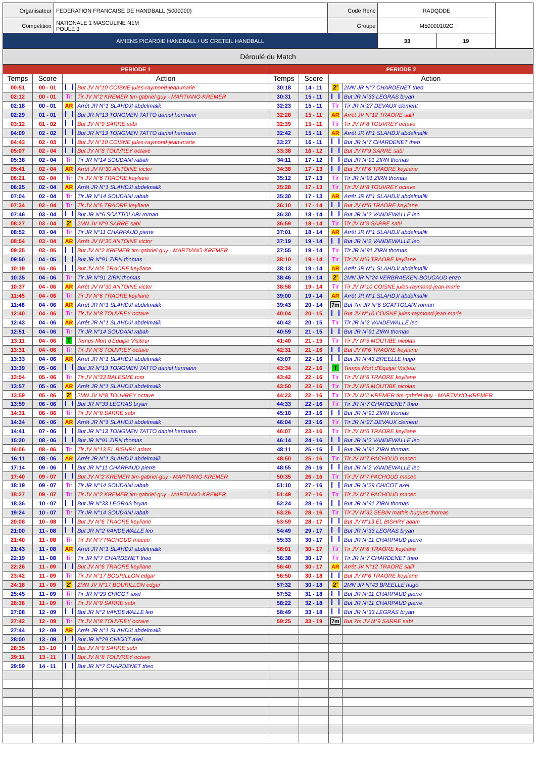| Organisateur | FEDERATION FRANCAISE DE HANDBALL (5000000) | Code Renc | RADQDDE | | |
| Compétition | NATIONALE 1 MASCULINE N1M POULE 3 | Groupe | M50000102G | | |
| AMIENS PICARDIE HANDBALL / US CRETEIL HANDBALL | | | 33 | 19 | |
Déroulé du Match
| PERIODE 1 | | | | PERIODE 2 | | | |
| --- | --- | --- | --- | --- | --- | --- | --- |
| Temps | Score | Action | | Temps | Score | Action | |
| 00:51 | 00 - 01 | | But JV N°10 COISNE jules-raymond-jean-marie | 30:18 | 14 - 11 | 2' | 2MN JR N°7 CHARDENET theo |
| 02:12 | 00 - 01 | Tir | Tir JV N°2 KREMER tim-gabriel-guy - MARTIANO-KREMER | 30:31 | 15 - 11 | | But JR N°33 LEGRAS bryan |
| 02:18 | 00 - 01 | AR | Arrêt JR N°1 SLAHDJI abdelmalik | 32:23 | 15 - 11 | Tir | Tir JR N°27 DEVAUX clement |
| 02:29 | 01 - 01 | | But JR N°13 TONGMEN TATTO daniel hermann | 32:28 | 15 - 11 | AR | Arrêt JV N°12 TRAORE salif |
| 03:12 | 01 - 02 | | But JV N°9 SARRE sabi | 32:39 | 15 - 11 | Tir | Tir JV N°8 TOUVREY octave |
| 04:09 | 02 - 02 | | But JR N°13 TONGMEN TATTO daniel hermann | 32:42 | 15 - 11 | AR | Arrêt JR N°1 SLAHDJI abdelmalik |
| 04:43 | 02 - 03 | | But JV N°10 COISNE jules-raymond-jean-marie | 33:27 | 16 - 11 | | But JR N°7 CHARDENET theo |
| 05:07 | 02 - 04 | | But JV N°8 TOUVREY octave | 33:38 | 16 - 12 | | But JV N°9 SARRE sabi |
| 05:38 | 02 - 04 | Tir | Tir JR N°14 SOUDANI rabah | 34:11 | 17 - 12 | | But JR N°91 ZIRN thomas |
| 05:41 | 02 - 04 | AR | Arrêt JV N°30 ANTOINE victor | 34:38 | 17 - 13 | | But JV N°6 TRAORE keyliane |
| 06:21 | 02 - 04 | Tir | Tir JV N°6 TRAORE keyliane | 35:12 | 17 - 13 | Tir | Tir JR N°91 ZIRN thomas |
| 06:25 | 02 - 04 | AR | Arrêt JR N°1 SLAHDJI abdelmalik | 35:28 | 17 - 13 | Tir | Tir JV N°8 TOUVREY octave |
| 07:04 | 02 - 04 | Tir | Tir JR N°14 SOUDANI rabah | 35:30 | 17 - 13 | AR | Arrêt JR N°1 SLAHDJI abdelmalik |
| 07:34 | 02 - 04 | Tir | Tir JV N°6 TRAORE keyliane | 36:10 | 17 - 14 | | But JV N°6 TRAORE keyliane |
| 07:46 | 03 - 04 | | But JR N°6 SCATTOLARI roman | 36:30 | 18 - 14 | | But JR N°2 VANDEWALLE leo |
| 08:27 | 03 - 04 | 2' | 2MN JV N°9 SARRE sabi | 36:59 | 18 - 14 | Tir | Tir JV N°9 SARRE sabi |
| 08:52 | 03 - 04 | Tir | Tir JR N°11 CHARPAUD pierre | 37:01 | 18 - 14 | AR | Arrêt JR N°1 SLAHDJI abdelmalik |
| 08:54 | 03 - 04 | AR | Arrêt JV N°30 ANTOINE victor | 37:19 | 19 - 14 | | But JR N°2 VANDEWALLE leo |
| 09:25 | 03 - 05 | | But JV N°2 KREMER tim-gabriel-guy - MARTIANO-KREMER | 37:55 | 19 - 14 | Tir | Tir JR N°91 ZIRN thomas |
| 09:50 | 04 - 05 | | But JR N°91 ZIRN thomas | 38:10 | 19 - 14 | Tir | Tir JV N°6 TRAORE keyliane |
| 10:19 | 04 - 06 | | But JV N°6 TRAORE keyliane | 38:13 | 19 - 14 | AR | Arrêt JR N°1 SLAHDJI abdelmalik |
| 10:35 | 04 - 06 | Tir | Tir JR N°91 ZIRN thomas | 38:46 | 19 - 14 | 2' | 2MN JR N°24 VERBRAEKEN-BOUCAUD enzo |
| 10:37 | 04 - 06 | AR | Arrêt JV N°30 ANTOINE victor | 38:58 | 19 - 14 | Tir | Tir JV N°10 COISNE jules-raymond-jean-marie |
| 11:45 | 04 - 06 | Tir | Tir JV N°6 TRAORE keyliane | 39:00 | 19 - 14 | AR | Arrêt JR N°1 SLAHDJI abdelmalik |
| 11:48 | 04 - 06 | AR | Arrêt JR N°1 SLAHDJI abdelmalik | 39:43 | 20 - 14 | 7m | But 7m JR N°6 SCATTOLARI roman |
| 12:40 | 04 - 06 | Tir | Tir JV N°8 TOUVREY octave | 40:04 | 20 - 15 | | But JV N°10 COISNE jules-raymond-jean-marie |
| 12:43 | 04 - 06 | AR | Arrêt JR N°1 SLAHDJI abdelmalik | 40:42 | 20 - 15 | Tir | Tir JR N°2 VANDEWALLE leo |
| 12:51 | 04 - 06 | Tir | Tir JR N°14 SOUDANI rabah | 40:59 | 21 - 15 | | But JR N°91 ZIRN thomas |
| 13:11 | 04 - 06 | T | Temps Mort d'Equipe Visiteur | 41:40 | 21 - 15 | Tir | Tir JV N°5 MOUTIBE nicolas |
| 13:31 | 04 - 06 | Tir | Tir JV N°8 TOUVREY octave | 42:31 | 21 - 16 | | But JV N°6 TRAORE keyliane |
| 13:33 | 04 - 06 | AR | Arrêt JR N°1 SLAHDJI abdelmalik | 43:07 | 22 - 16 | | But JR N°43 BREELLE hugo |
| 13:39 | 05 - 06 | | But JR N°13 TONGMEN TATTO daniel hermann | 43:34 | 22 - 16 | T | Temps Mort d'Equipe Visiteur |
| 13:54 | 05 - 06 | Tir | Tir JV N°33 BALESME tom | 43:42 | 22 - 16 | Tir | Tir JV N°6 TRAORE keyliane |
| 13:57 | 05 - 06 | AR | Arrêt JR N°1 SLAHDJI abdelmalik | 43:50 | 22 - 16 | Tir | Tir JV N°5 MOUTIBE nicolas |
| 13:59 | 05 - 06 | 2' | 2MN JV N°8 TOUVREY octave | 44:23 | 22 - 16 | Tir | Tir JV N°2 KREMER tim-gabriel-guy - MARTIANO-KREMER |
| 13:59 | 06 - 06 | | But JR N°33 LEGRAS bryan | 44:33 | 22 - 16 | Tir | Tir JR N°7 CHARDENET theo |
| 14:31 | 06 - 06 | Tir | Tir JV N°9 SARRE sabi | 45:10 | 23 - 16 | | But JR N°91 ZIRN thomas |
| 14:34 | 06 - 06 | AR | Arrêt JR N°1 SLAHDJI abdelmalik | 46:04 | 23 - 16 | Tir | Tir JR N°27 DEVAUX clement |
| 14:41 | 07 - 06 | | But JR N°13 TONGMEN TATTO daniel hermann | 46:07 | 23 - 16 | Tir | Tir JV N°6 TRAORE keyliane |
| 15:20 | 08 - 06 | | But JR N°91 ZIRN thomas | 46:14 | 24 - 16 | | But JR N°2 VANDEWALLE leo |
| 16:06 | 08 - 06 | Tir | Tir JV N°13 EL BISHRY adam | 48:11 | 25 - 16 | | But JR N°91 ZIRN thomas |
| 16:11 | 08 - 06 | AR | Arrêt JR N°1 SLAHDJI abdelmalik | 48:50 | 25 - 16 | Tir | Tir JV N°7 PACHOUD maceo |
| 17:14 | 09 - 06 | | But JR N°11 CHARPAUD pierre | 48:55 | 26 - 16 | | But JR N°2 VANDEWALLE leo |
| 17:40 | 09 - 07 | | But JV N°2 KREMER tim-gabriel-guy - MARTIANO-KREMER | 50:35 | 26 - 16 | Tir | Tir JV N°7 PACHOUD maceo |
| 18:19 | 09 - 07 | Tir | Tir JR N°14 SOUDANI rabah | 51:10 | 27 - 16 | | But JR N°29 CHICOT axel |
| 18:27 | 09 - 07 | Tir | Tir JV N°2 KREMER tim-gabriel-guy - MARTIANO-KREMER | 51:49 | 27 - 16 | Tir | Tir JV N°7 PACHOUD maceo |
| 18:36 | 10 - 07 | | But JR N°33 LEGRAS bryan | 52:24 | 28 - 16 | | But JR N°91 ZIRN thomas |
| 19:24 | 10 - 07 | Tir | Tir JR N°14 SOUDANI rabah | 53:26 | 28 - 16 | Tir | Tir JV N°32 SEBIN mathis-hugues-thomas |
| 20:08 | 10 - 08 | | But JV N°6 TRAORE keyliane | 53:59 | 28 - 17 | | But JV N°13 EL BISHRY adam |
| 21:00 | 11 - 08 | | But JR N°2 VANDEWALLE leo | 54:49 | 29 - 17 | | But JR N°33 LEGRAS bryan |
| 21:40 | 11 - 08 | Tir | Tir JV N°7 PACHOUD maceo | 55:33 | 30 - 17 | | But JR N°11 CHARPAUD pierre |
| 21:43 | 11 - 08 | AR | Arrêt JR N°1 SLAHDJI abdelmalik | 56:01 | 30 - 17 | Tir | Tir JV N°6 TRAORE keyliane |
| 22:19 | 11 - 08 | Tir | Tir JR N°7 CHARDENET theo | 56:38 | 30 - 17 | Tir | Tir JR N°7 CHARDENET theo |
| 22:26 | 11 - 09 | | But JV N°6 TRAORE keyliane | 56:40 | 30 - 17 | AR | Arrêt JV N°12 TRAORE salif |
| 23:42 | 11 - 09 | Tir | Tir JV N°17 BOURILLON edgar | 56:50 | 30 - 18 | | But JV N°6 TRAORE keyliane |
| 24:18 | 11 - 09 | 2' | 2MN JV N°17 BOURILLON edgar | 57:32 | 30 - 18 | 2' | 2MN JR N°43 BREELLE hugo |
| 25:45 | 11 - 09 | Tir | Tir JR N°29 CHICOT axel | 57:52 | 31 - 18 | | But JR N°11 CHARPAUD pierre |
| 26:36 | 11 - 09 | Tir | Tir JV N°9 SARRE sabi | 58:22 | 32 - 18 | | But JR N°11 CHARPAUD pierre |
| 27:08 | 12 - 09 | | But JR N°2 VANDEWALLE leo | 58:49 | 33 - 18 | | But JR N°33 LEGRAS bryan |
| 27:42 | 12 - 09 | Tir | Tir JV N°8 TOUVREY octave | 59:25 | 33 - 19 | 7m | But 7m JV N°9 SARRE sabi |
| 27:44 | 12 - 09 | AR | Arrêt JR N°1 SLAHDJI abdelmalik | | | | |
| 28:00 | 13 - 09 | | But JR N°29 CHICOT axel | | | | |
| 28:35 | 13 - 10 | | But JV N°9 SARRE sabi | | | | |
| 29:11 | 13 - 11 | | But JV N°8 TOUVREY octave | | | | |
| 29:59 | 14 - 11 | | But JR N°7 CHARDENET theo | | | | |